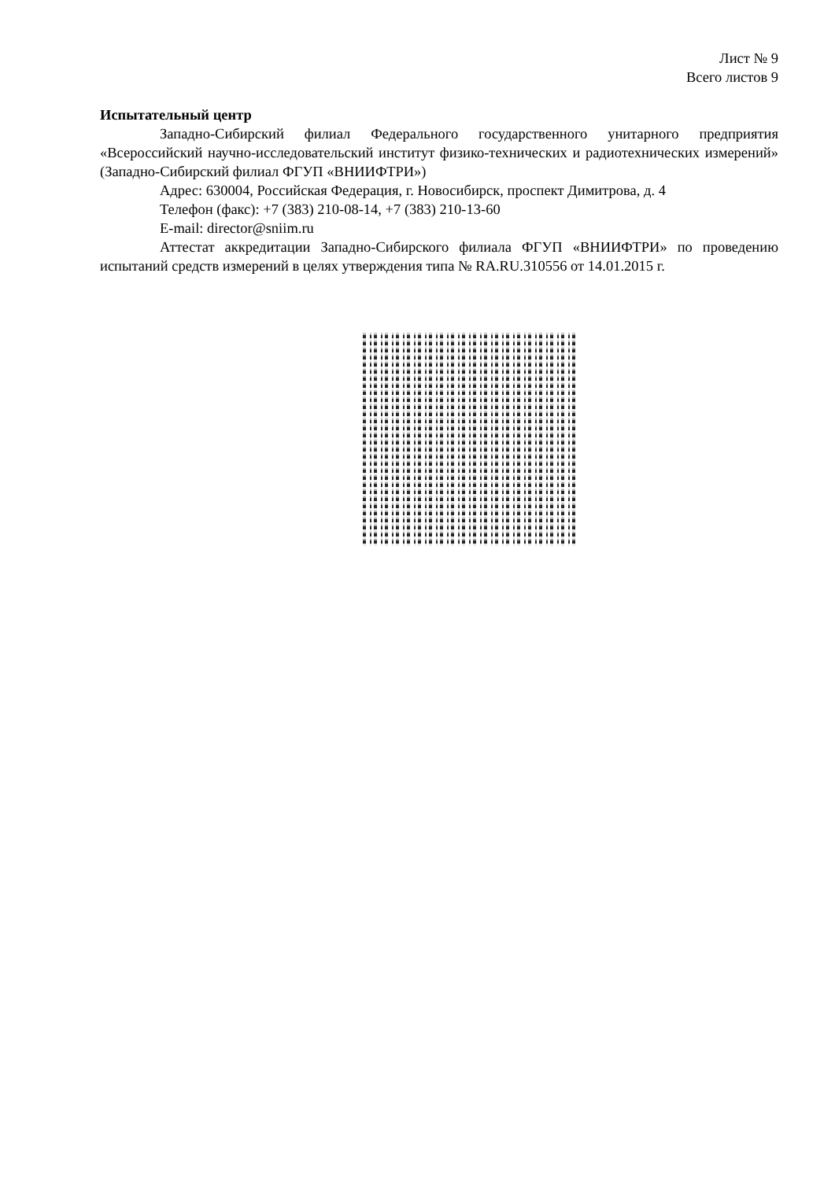Лист № 9
Всего листов 9
Испытательный центр
Западно-Сибирский филиал Федерального государственного унитарного предприятия «Всероссийский научно-исследовательский институт физико-технических и радиотехнических измерений» (Западно-Сибирский филиал ФГУП «ВНИИФТРИ»)
Адрес: 630004, Российская Федерация, г. Новосибирск, проспект Димитрова, д. 4
Телефон (факс): +7 (383) 210-08-14, +7 (383) 210-13-60
E-mail: director@sniim.ru
Аттестат аккредитации Западно-Сибирского филиала ФГУП «ВНИИФТРИ» по проведению испытаний средств измерений в целях утверждения типа № RA.RU.310556 от 14.01.2015 г.